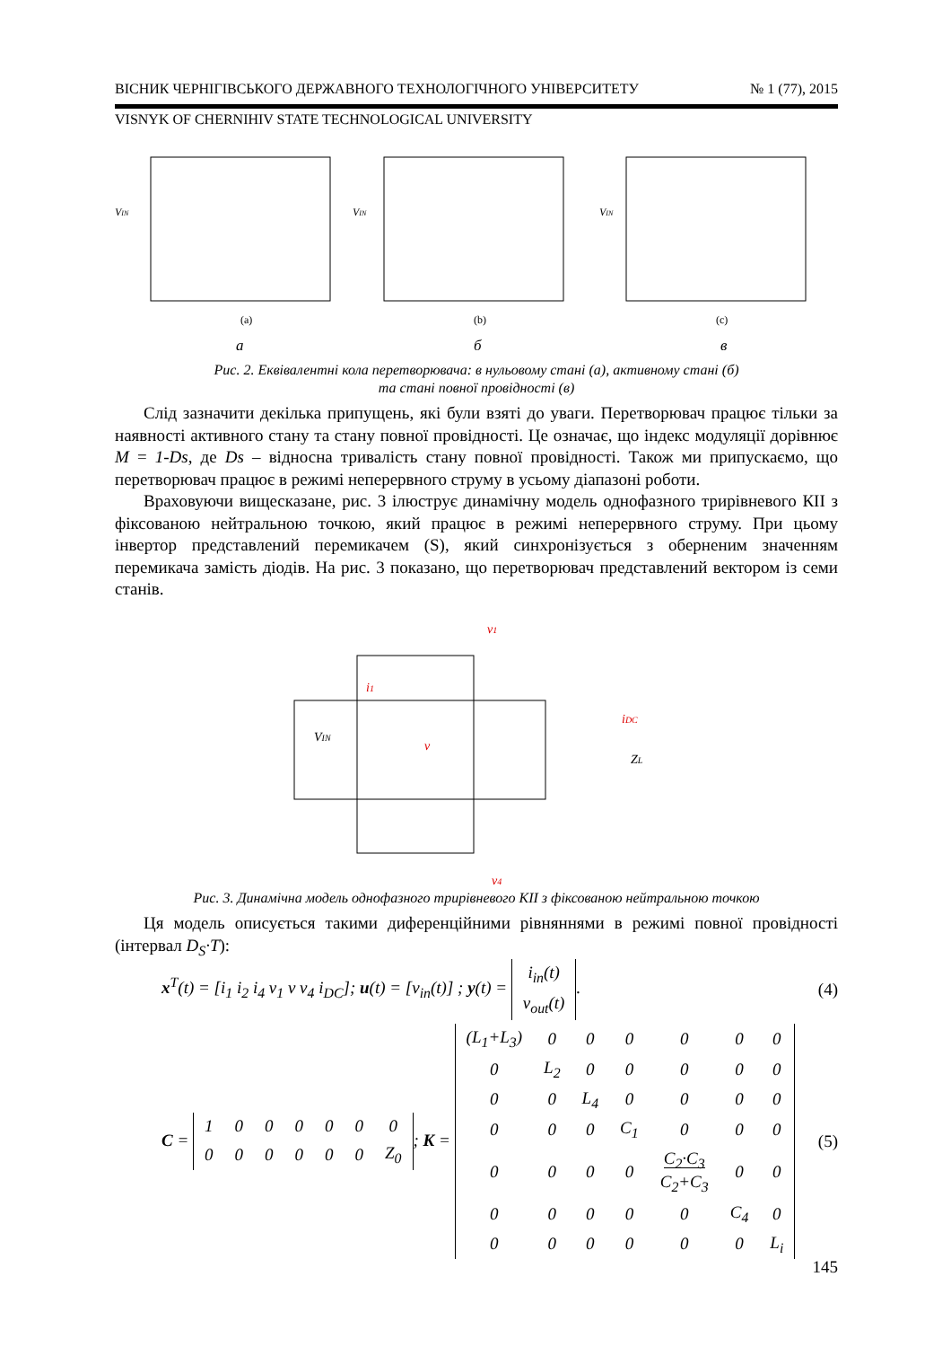ВІСНИК ЧЕРНІГІВСЬКОГО ДЕРЖАВНОГО ТЕХНОЛОГІЧНОГО УНІВЕРСИТЕТУ № 1 (77), 2015
VISNYK OF CHERNIHIV STATE TECHNOLOGICAL UNIVERSITY
VIN
VIN
VIN
(a)
(b)
(c)
а
б
в
Рис. 2. Еквівалентні кола перетворювача: в нульовому стані (а), активному стані (б)
та стані повної провідності (в)
Слід зазначити декілька припущень, які були взяті до уваги. Перетворювач працює тільки за наявності активного стану та стану повної провідності. Це означає, що індекс модуляції дорівнює M = 1-Ds, де Ds – відносна тривалість стану повної провідності. Також ми припускаємо, що перетворювач працює в режимі неперервного струму в усьому діапазоні роботи.
Враховуючи вищесказане, рис. 3 ілюструє динамічну модель однофазного трирівневого КІІ з фіксованою нейтральною точкою, який працює в режимі неперервного струму. При цьому інвертор представлений перемикачем (S), який синхронізується з оберненим значенням перемикача замість діодів. На рис. 3 показано, що перетворювач представлений вектором із семи станів.
v1
i1
v
iDC
v4
VIN
ZL
Рис. 3. Динамічна модель однофазного трирівневого КІІ з фіксованою нейтральною точкою
Ця модель описується такими диференційними рівняннями в режимі повної провідності (інтервал D<sub>S</sub>·T):
x<sup>T</sup>(t) = [i<sub>1</sub> i<sub>2</sub> i<sub>4</sub> v<sub>1</sub> v v<sub>4</sub> i<sub>DC</sub>]; u(t) = [v<sub>in</sub>(t)] ; y(t) =
| i<sub>in</sub>(t) |
| v<sub>out</sub>(t) |
. (4)
C =
| 1 | 0 | 0 | 0 | 0 | 0 | 0 |
| 0 | 0 | 0 | 0 | 0 | 0 | Z<sub>0</sub> |
; K =
| (L<sub>1</sub>+L<sub>3</sub>) | 0 | 0 | 0 | 0 | 0 | 0 |
| 0 | L<sub>2</sub> | 0 | 0 | 0 | 0 | 0 |
| 0 | 0 | L<sub>4</sub> | 0 | 0 | 0 | 0 |
| 0 | 0 | 0 | C<sub>1</sub> | 0 | 0 | 0 |
| 0 | 0 | 0 | 0 | C<sub>2</sub>·C<sub>3</sub> C<sub>2</sub>+C<sub>3</sub> | 0 | 0 |
| 0 | 0 | 0 | 0 | 0 | C<sub>4</sub> | 0 |
| 0 | 0 | 0 | 0 | 0 | 0 | L<sub>i</sub> |
(5)
145